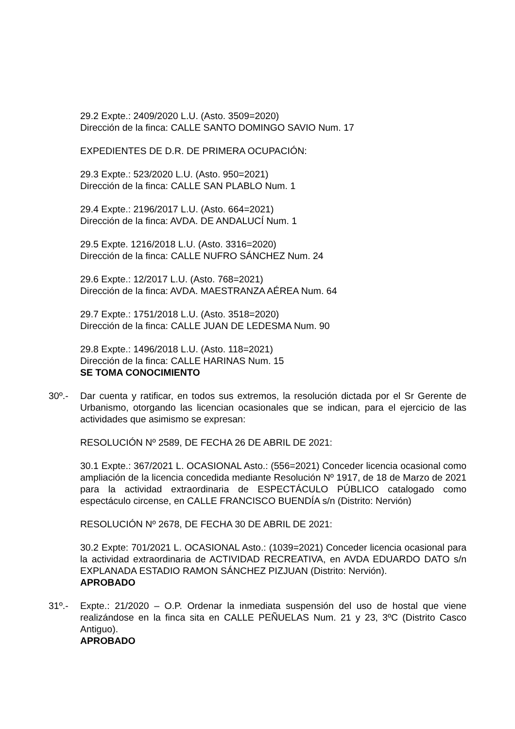29.2 Expte.: 2409/2020 L.U. (Asto. 3509=2020)
Dirección de la finca: CALLE SANTO DOMINGO SAVIO Num. 17
EXPEDIENTES DE D.R. DE PRIMERA OCUPACIÓN:
29.3 Expte.: 523/2020 L.U. (Asto. 950=2021)
Dirección de la finca: CALLE SAN PLABLO Num. 1
29.4 Expte.: 2196/2017 L.U. (Asto. 664=2021)
Dirección de la finca: AVDA. DE ANDALUCÍ Num. 1
29.5 Expte. 1216/2018 L.U. (Asto. 3316=2020)
Dirección de la finca: CALLE NUFRO SÁNCHEZ Num. 24
29.6 Expte.: 12/2017 L.U. (Asto. 768=2021)
Dirección de la finca: AVDA. MAESTRANZA AÉREA Num. 64
29.7 Expte.: 1751/2018 L.U. (Asto. 3518=2020)
Dirección de la finca: CALLE JUAN DE LEDESMA Num. 90
29.8 Expte.: 1496/2018 L.U. (Asto. 118=2021)
Dirección de la finca: CALLE HARINAS Num. 15
SE TOMA CONOCIMIENTO
30º.- Dar cuenta y ratificar, en todos sus extremos, la resolución dictada por el Sr Gerente de Urbanismo, otorgando las licencian ocasionales que se indican, para el ejercicio de las actividades que asimismo se expresan:
RESOLUCIÓN Nº 2589, DE FECHA 26 DE ABRIL DE 2021:
30.1 Expte.: 367/2021 L. OCASIONAL Asto.: (556=2021) Conceder licencia ocasional como ampliación de la licencia concedida mediante Resolución Nº 1917, de 18 de Marzo de 2021 para la actividad extraordinaria de ESPECTÁCULO PÚBLICO catalogado como espectáculo circense, en CALLE FRANCISCO BUENDÍA s/n (Distrito: Nervión)
RESOLUCIÓN Nº 2678, DE FECHA 30 DE ABRIL DE 2021:
30.2 Expte: 701/2021 L. OCASIONAL Asto.: (1039=2021) Conceder licencia ocasional para la actividad extraordinaria de ACTIVIDAD RECREATIVA, en AVDA EDUARDO DATO s/n EXPLANADA ESTADIO RAMON SÁNCHEZ PIZJUAN (Distrito: Nervión).
APROBADO
31º.- Expte.: 21/2020 – O.P. Ordenar la inmediata suspensión del uso de hostal que viene realizándose en la finca sita en CALLE PEÑUELAS Num. 21 y 23, 3ºC (Distrito Casco Antiguo).
APROBADO